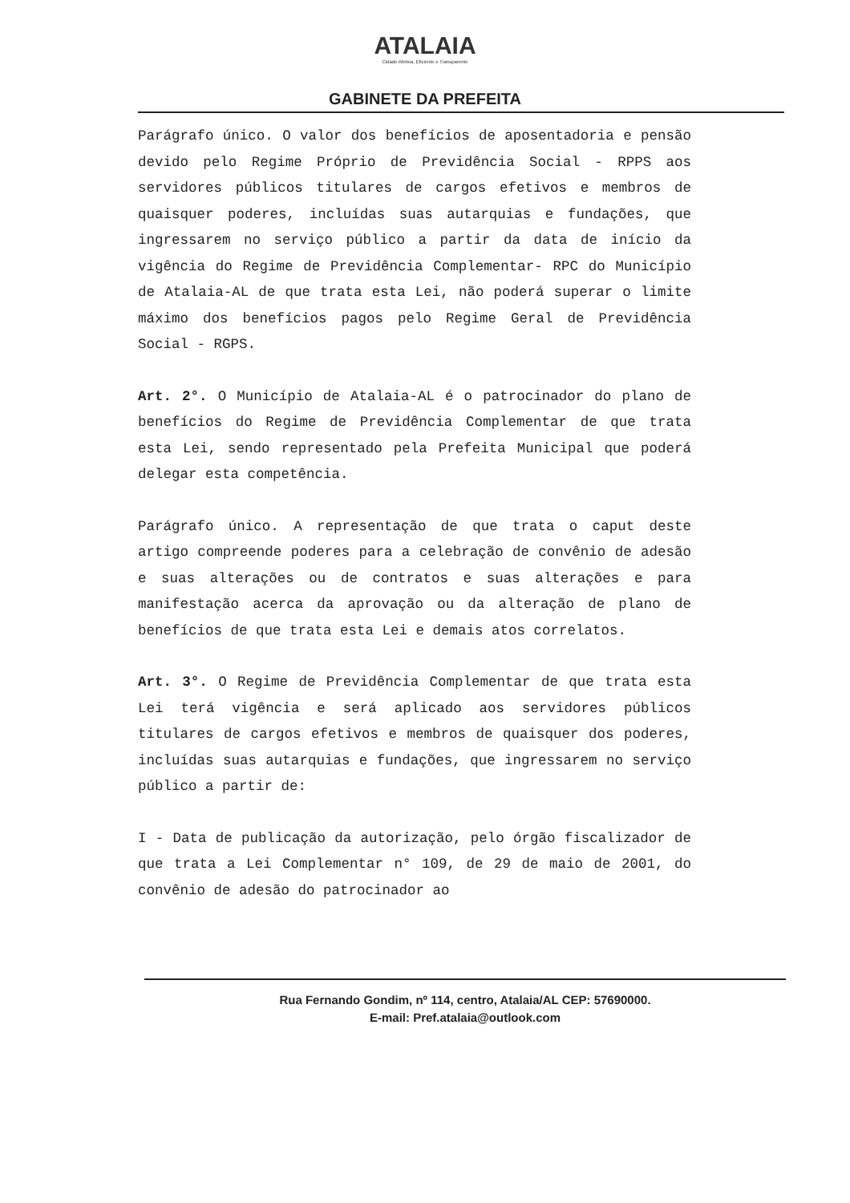ATALAIA Cidade Afetiva, Eficiente e Transparente
GABINETE DA PREFEITA
Parágrafo único. O valor dos benefícios de aposentadoria e pensão devido pelo Regime Próprio de Previdência Social - RPPS aos servidores públicos titulares de cargos efetivos e membros de quaisquer poderes, incluídas suas autarquias e fundações, que ingressarem no serviço público a partir da data de início da vigência do Regime de Previdência Complementar- RPC do Município de Atalaia-AL de que trata esta Lei, não poderá superar o limite máximo dos benefícios pagos pelo Regime Geral de Previdência Social - RGPS.
Art. 2°. O Município de Atalaia-AL é o patrocinador do plano de benefícios do Regime de Previdência Complementar de que trata esta Lei, sendo representado pela Prefeita Municipal que poderá delegar esta competência.
Parágrafo único. A representação de que trata o caput deste artigo compreende poderes para a celebração de convênio de adesão e suas alterações ou de contratos e suas alterações e para manifestação acerca da aprovação ou da alteração de plano de benefícios de que trata esta Lei e demais atos correlatos.
Art. 3°. O Regime de Previdência Complementar de que trata esta Lei terá vigência e será aplicado aos servidores públicos titulares de cargos efetivos e membros de quaisquer dos poderes, incluídas suas autarquias e fundações, que ingressarem no serviço público a partir de:
I - Data de publicação da autorização, pelo órgão fiscalizador de que trata a Lei Complementar n° 109, de 29 de maio de 2001, do convênio de adesão do patrocinador ao
Rua Fernando Gondim, nº 114, centro, Atalaia/AL CEP: 57690000.
E-mail: Pref.atalaia@outlook.com